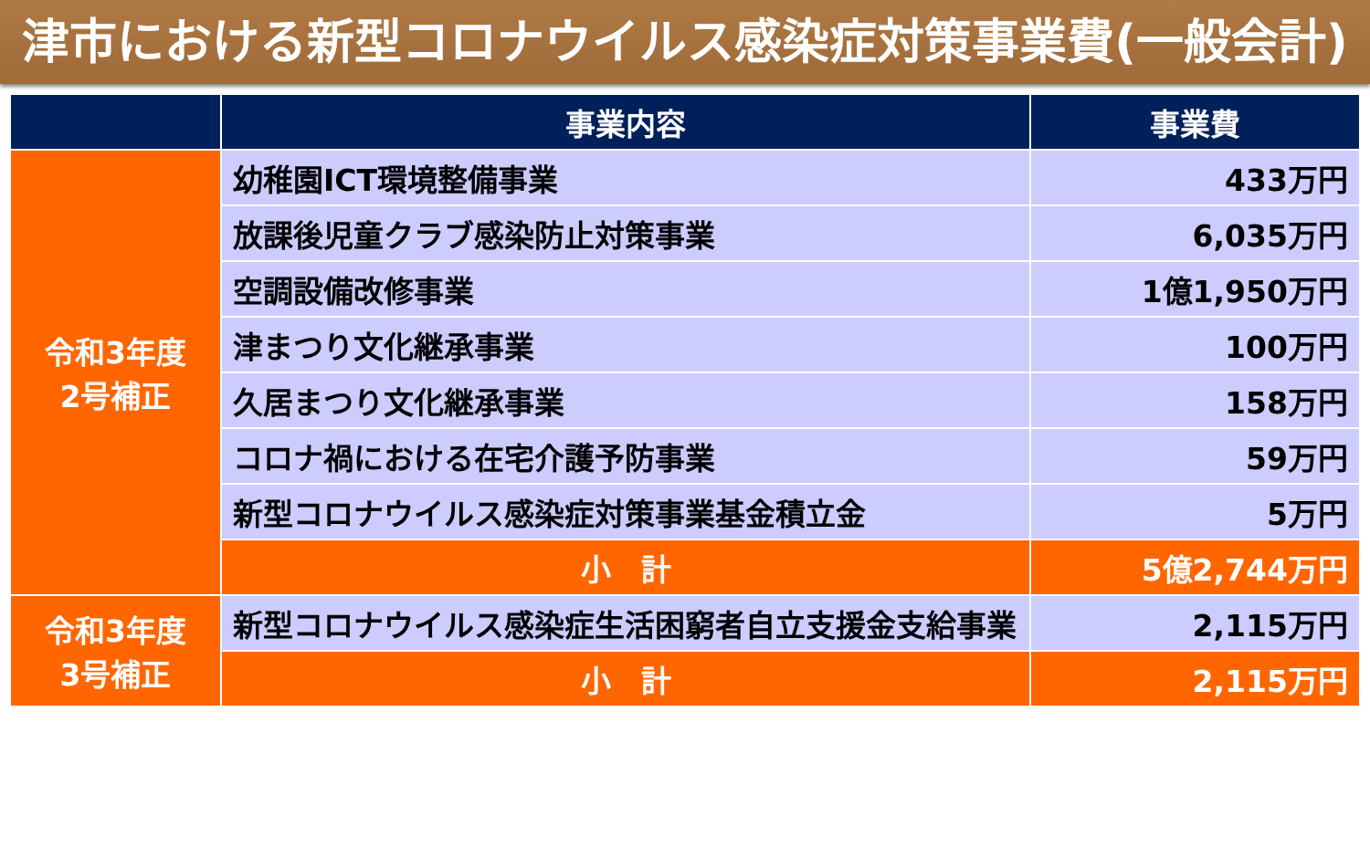津市における新型コロナウイルス感染症対策事業費(一般会計)
| | 事業内容 | 事業費 |
| --- | --- | --- |
| 令和3年度 2号補正 | 幼稚園ICT環境整備事業 | 433万円 |
| | 放課後児童クラブ感染防止対策事業 | 6,035万円 |
| | 空調設備改修事業 | 1億1,950万円 |
| | 津まつり文化継承事業 | 100万円 |
| | 久居まつり文化継承事業 | 158万円 |
| | コロナ禍における在宅介護予防事業 | 59万円 |
| | 新型コロナウイルス感染症対策事業基金積立金 | 5万円 |
| | 小 計 | 5億2,744万円 |
| 令和3年度 3号補正 | 新型コロナウイルス感染症生活困窮者自立支援金支給事業 | 2,115万円 |
| | 小 計 | 2,115万円 |